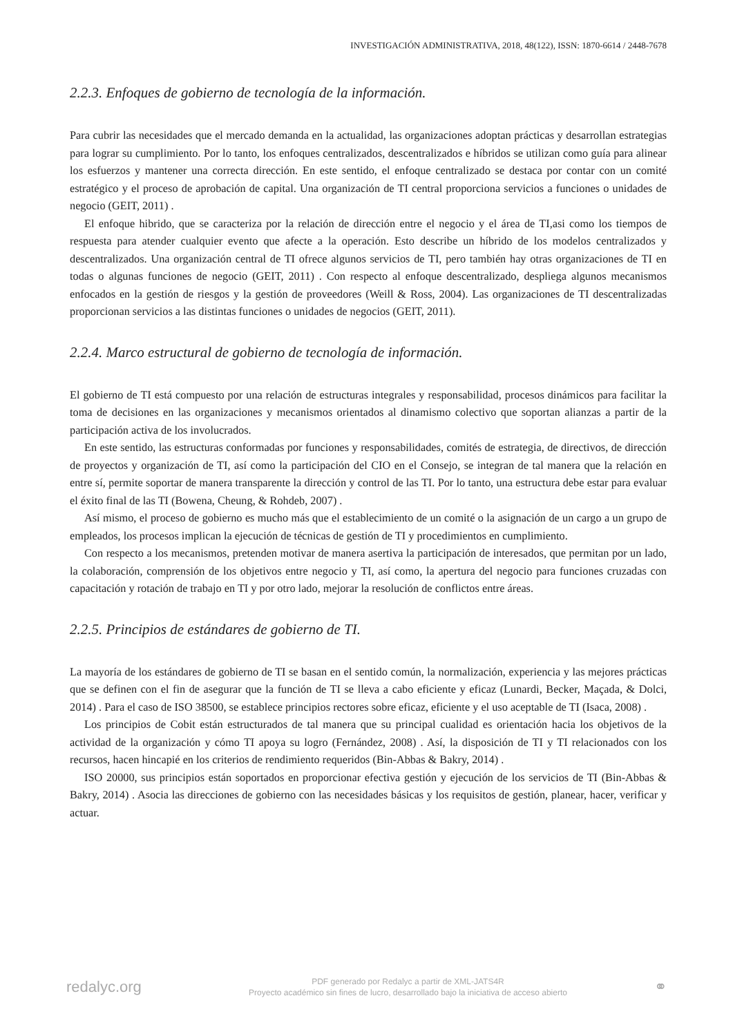INVESTIGACIÓN ADMINISTRATIVA, 2018, 48(122), ISSN: 1870-6614 / 2448-7678
2.2.3. Enfoques de gobierno de tecnología de la información.
Para cubrir las necesidades que el mercado demanda en la actualidad, las organizaciones adoptan prácticas y desarrollan estrategias para lograr su cumplimiento. Por lo tanto, los enfoques centralizados, descentralizados e híbridos se utilizan como guía para alinear los esfuerzos y mantener una correcta dirección. En este sentido, el enfoque centralizado se destaca por contar con un comité estratégico y el proceso de aprobación de capital. Una organización de TI central proporciona servicios a funciones o unidades de negocio (GEIT, 2011) .
El enfoque hibrido, que se caracteriza por la relación de dirección entre el negocio y el área de TI,asi como los tiempos de respuesta para atender cualquier evento que afecte a la operación. Esto describe un híbrido de los modelos centralizados y descentralizados. Una organización central de TI ofrece algunos servicios de TI, pero también hay otras organizaciones de TI en todas o algunas funciones de negocio (GEIT, 2011) . Con respecto al enfoque descentralizado, despliega algunos mecanismos enfocados en la gestión de riesgos y la gestión de proveedores (Weill & Ross, 2004). Las organizaciones de TI descentralizadas proporcionan servicios a las distintas funciones o unidades de negocios (GEIT, 2011).
2.2.4. Marco estructural de gobierno de tecnología de información.
El gobierno de TI está compuesto por una relación de estructuras integrales y responsabilidad, procesos dinámicos para facilitar la toma de decisiones en las organizaciones y mecanismos orientados al dinamismo colectivo que soportan alianzas a partir de la participación activa de los involucrados.
En este sentido, las estructuras conformadas por funciones y responsabilidades, comités de estrategia, de directivos, de dirección de proyectos y organización de TI, así como la participación del CIO en el Consejo, se integran de tal manera que la relación en entre sí, permite soportar de manera transparente la dirección y control de las TI. Por lo tanto, una estructura debe estar para evaluar el éxito final de las TI (Bowena, Cheung, & Rohdeb, 2007) .
Así mismo, el proceso de gobierno es mucho más que el establecimiento de un comité o la asignación de un cargo a un grupo de empleados, los procesos implican la ejecución de técnicas de gestión de TI y procedimientos en cumplimiento.
Con respecto a los mecanismos, pretenden motivar de manera asertiva la participación de interesados, que permitan por un lado, la colaboración, comprensión de los objetivos entre negocio y TI, así como, la apertura del negocio para funciones cruzadas con capacitación y rotación de trabajo en TI y por otro lado, mejorar la resolución de conflictos entre áreas.
2.2.5. Principios de estándares de gobierno de TI.
La mayoría de los estándares de gobierno de TI se basan en el sentido común, la normalización, experiencia y las mejores prácticas que se definen con el fin de asegurar que la función de TI se lleva a cabo eficiente y eficaz (Lunardi, Becker, Maçada, & Dolci, 2014) . Para el caso de ISO 38500, se establece principios rectores sobre eficaz, eficiente y el uso aceptable de TI (Isaca, 2008) .
Los principios de Cobit están estructurados de tal manera que su principal cualidad es orientación hacia los objetivos de la actividad de la organización y cómo TI apoya su logro (Fernández, 2008) . Así, la disposición de TI y TI relacionados con los recursos, hacen hincapié en los criterios de rendimiento requeridos (Bin-Abbas & Bakry, 2014) .
ISO 20000, sus principios están soportados en proporcionar efectiva gestión y ejecución de los servicios de TI (Bin-Abbas & Bakry, 2014) . Asocia las direcciones de gobierno con las necesidades básicas y los requisitos de gestión, planear, hacer, verificar y actuar.
redalyc.org
PDF generado por Redalyc a partir de XML-JATS4R
Proyecto académico sin fines de lucro, desarrollado bajo la iniciativa de acceso abierto
⚭